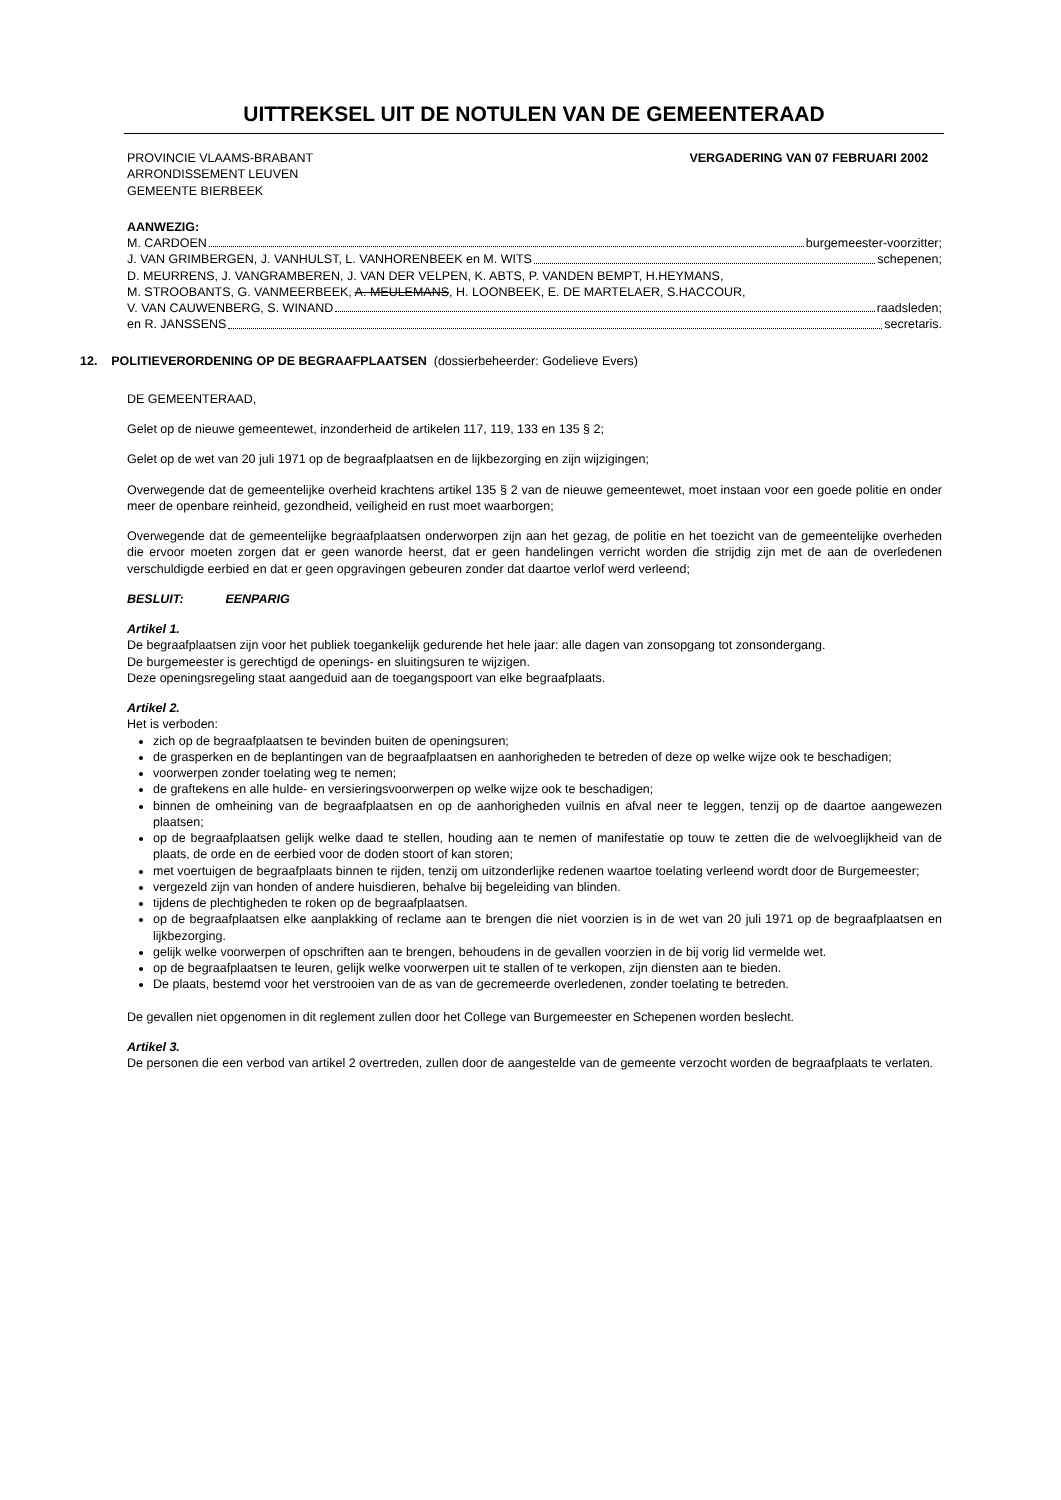UITTREKSEL UIT DE NOTULEN VAN DE GEMEENTERAAD
PROVINCIE VLAAMS-BRABANT
ARRONDISSEMENT LEUVEN
GEMEENTE BIERBEEK
VERGADERING VAN 07 FEBRUARI 2002
AANWEZIG:
M. CARDOEN burgemeester-voorzitter;
J. VAN GRIMBERGEN, J. VANHULST, L. VANHORENBEEK en M. WITS schepenen;
D. MEURRENS, J. VANGRAMBEREN, J. VAN DER VELPEN, K. ABTS, P. VANDEN BEMPT, H.HEYMANS,
M. STROOBANTS, G. VANMEERBEEK, A. MEULEMANS, H. LOONBEEK, E. DE MARTELAER, S.HACCOUR,
V. VAN CAUWENBERG, S. WINAND raadsleden;
en R. JANSSENS secretaris.
12. POLITIEVERORDENING OP DE BEGRAAFPLAATSEN (dossierbeheerder: Godelieve Evers)
DE GEMEENTERAAD,
Gelet op de nieuwe gemeentewet, inzonderheid de artikelen 117, 119, 133 en 135 § 2;
Gelet op de wet van 20 juli 1971 op de begraafplaatsen en de lijkbezorging en zijn wijzigingen;
Overwegende dat de gemeentelijke overheid krachtens artikel 135 § 2 van de nieuwe gemeentewet, moet instaan voor een goede politie en onder meer de openbare reinheid, gezondheid, veiligheid en rust moet waarborgen;
Overwegende dat de gemeentelijke begraafplaatsen onderworpen zijn aan het gezag, de politie en het toezicht van de gemeentelijke overheden die ervoor moeten zorgen dat er geen wanorde heerst, dat er geen handelingen verricht worden die strijdig zijn met de aan de overledenen verschuldigde eerbied en dat er geen opgravingen gebeuren zonder dat daartoe verlof werd verleend;
BESLUIT: EENPARIG
Artikel 1.
De begraafplaatsen zijn voor het publiek toegankelijk gedurende het hele jaar: alle dagen van zonsopgang tot zonsondergang.
De burgemeester is gerechtigd de openings- en sluitingsuren te wijzigen.
Deze openingsregeling staat aangeduid aan de toegangspoort van elke begraafplaats.
Artikel 2.
Het is verboden:
zich op de begraafplaatsen te bevinden buiten de openingsuren;
de grasperken en de beplantingen van de begraafplaatsen en aanhorigheden te betreden of deze op welke wijze ook te beschadigen;
voorwerpen zonder toelating weg te nemen;
de graftekens en alle hulde- en versieringsvoorwerpen op welke wijze ook te beschadigen;
binnen de omheining van de begraafplaatsen en op de aanhorigheden vuilnis en afval neer te leggen, tenzij op de daartoe aangewezen plaatsen;
op de begraafplaatsen gelijk welke daad te stellen, houding aan te nemen of manifestatie op touw te zetten die de welvoeglijkheid van de plaats, de orde en de eerbied voor de doden stoort of kan storen;
met voertuigen de begraafplaats binnen te rijden, tenzij om uitzonderlijke redenen waartoe toelating verleend wordt door de Burgemeester;
vergezeld zijn van honden of andere huisdieren, behalve bij begeleiding van blinden.
tijdens de plechtigheden te roken op de begraafplaatsen.
op de begraafplaatsen elke aanplakking of reclame aan te brengen die niet voorzien is in de wet van 20 juli 1971 op de begraafplaatsen en lijkbezorging.
gelijk welke voorwerpen of opschriften aan te brengen, behoudens in de gevallen voorzien in de bij vorig lid vermelde wet.
op de begraafplaatsen te leuren, gelijk welke voorwerpen uit te stallen of te verkopen, zijn diensten aan te bieden.
De plaats, bestemd voor het verstrooien van de as van de gecremeerde overledenen, zonder toelating te betreden.
De gevallen niet opgenomen in dit reglement zullen door het College van Burgemeester en Schepenen worden beslecht.
Artikel 3.
De personen die een verbod van artikel 2 overtreden, zullen door de aangestelde van de gemeente verzocht worden de begraafplaats te verlaten.